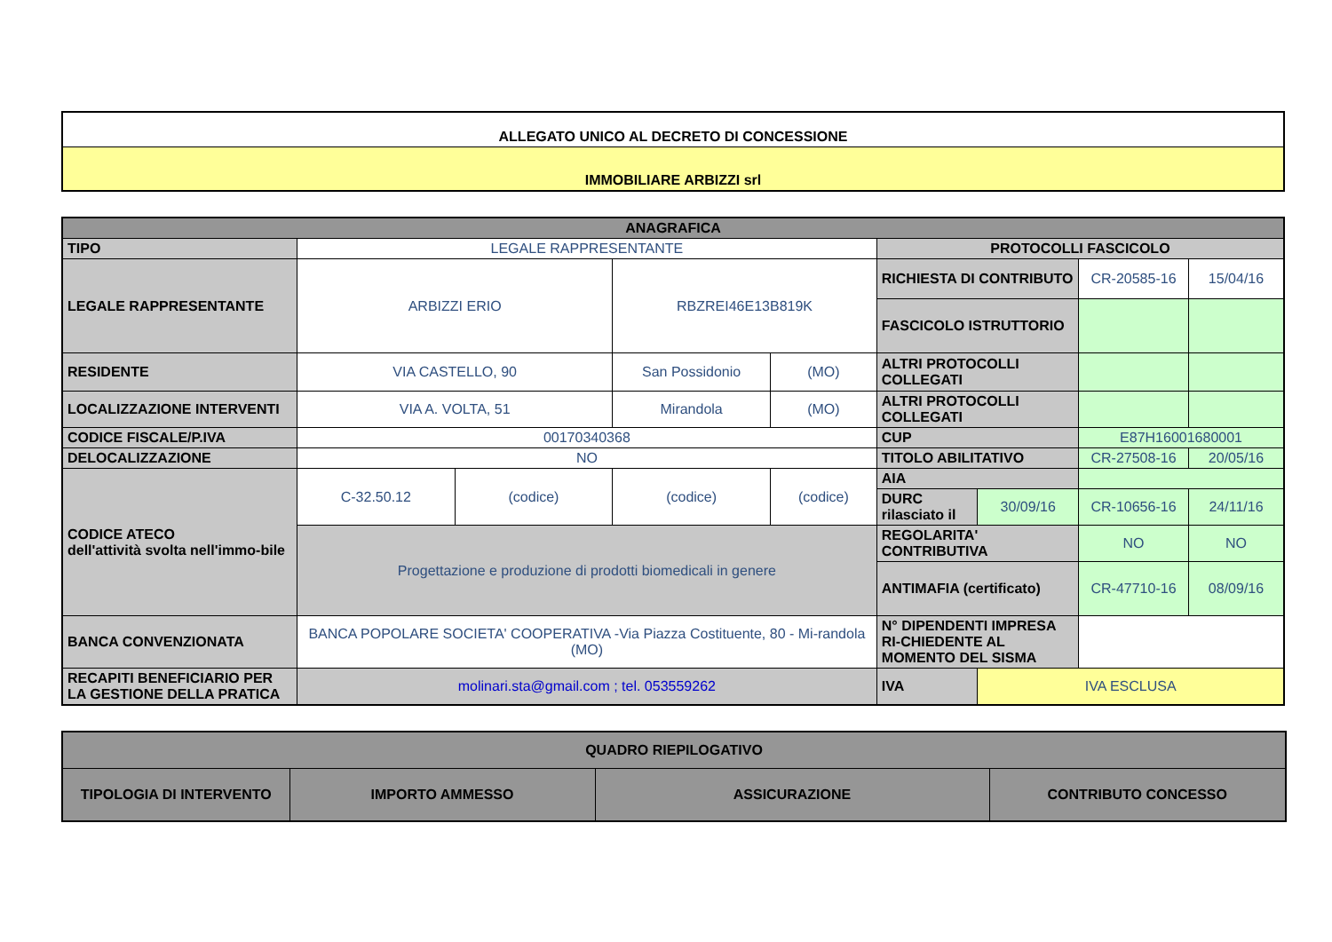| ALLEGATO UNICO AL DECRETO DI CONCESSIONE |
| IMMOBILIARE ARBIZZI srl |
| ANAGRAFICA | | | | | | | | |
| TIPO | LEGALE RAPPRESENTANTE | | | | PROTOCOLLI FASCICOLO | | | |
| LEGALE RAPPRESENTANTE | ARBIZZI ERIO | | RBZREI46E13B819K | | RICHIESTA DI CONTRIBUTO | | CR-20585-16 | 15/04/16 |
| | | | | | FASCICOLO ISTRUTTORIO | | | |
| RESIDENTE | VIA CASTELLO, 90 | | San Possidonio | (MO) | ALTRI PROTOCOLLI COLLEGATI | | | |
| LOCALIZZAZIONE INTERVENTI | VIA A. VOLTA, 51 | | Mirandola | (MO) | ALTRI PROTOCOLLI COLLEGATI | | | |
| CODICE FISCALE/P.IVA | 00170340368 | | | | CUP | | E87H16001680001 | |
| DELOCALIZZAZIONE | NO | | | | TITOLO ABILITATIVO | | CR-27508-16 | 20/05/16 |
| CODICE ATECO dell'attività svolta nell'immo-bile | C-32.50.12 | (codice) | (codice) | (codice) | AIA | | | |
| | | | | | DURC rilasciato il | 30/09/16 | CR-10656-16 | 24/11/16 |
| | Progettazione e produzione di prodotti biomedicali in genere | | | | REGOLARITA' CONTRIBUTIVA | | NO | NO |
| | | | | | ANTIMAFIA (certificato) | | CR-47710-16 | 08/09/16 |
| BANCA CONVENZIONATA | BANCA POPOLARE SOCIETA' COOPERATIVA -Via Piazza Costituente, 80 - Mi-randola (MO) | | | | N° DIPENDENTI IMPRESA RI-CHIEDENTE AL MOMENTO DEL SISMA | | | |
| RECAPITI BENEFICIARIO PER LA GESTIONE DELLA PRATICA | molinari.sta@gmail.com ; tel. 053559262 | | | | IVA | IVA ESCLUSA | | |
| QUADRO RIEPILOGATIVO | | | |
| TIPOLOGIA DI INTERVENTO | IMPORTO AMMESSO | ASSICURAZIONE | CONTRIBUTO CONCESSO |